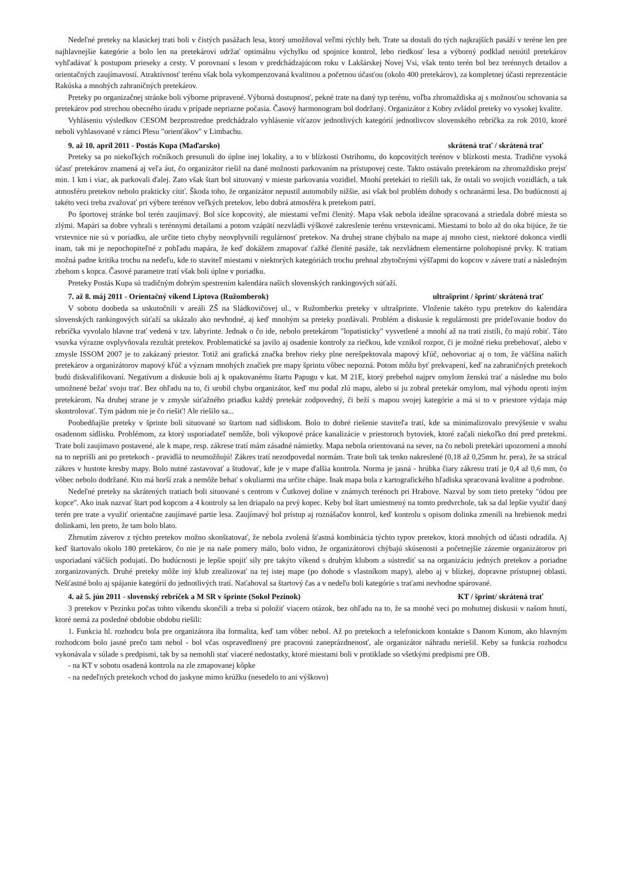Nedeľné preteky na klasickej trati boli v čistých pasážach lesa, ktorý umožňoval veľmi rýchly beh. Trate sa dostali do tých najkrajších pasáží v teréne len pre najhlavnejšie kategórie a bolo len na pretekárovi udržať optimálnu výchylku od spojnice kontrol, lebo riedkosť lesa a výborný podklad nenútil pretekárov vyhľadávať k postupom prieseky a cesty. V porovnaní s lesom v predchádzajúcom roku v Lakšárskej Novej Vsi, však tento terén bol bez terénnych detailov a orientačných zaujímavostí. Atraktívnosť terénu však bola vykompenzovaná kvalitnou a početnou účasťou (okolo 400 pretekárov), za kompletnej účasti reprezentácie Rakúska a mnohých zahraničných pretekárov.
Preteky po organizačnej stránke boli výborne pripravené. Výborná dostupnosť, pekné trate na daný typ terénu, voľba zhromaždiska aj s možnosťou schovania sa pretekárov pod strechou obecného úradu v prípade nepriazne počasia. Časový harmonogram bol dodržaný. Organizátor z Kobry zvládol preteky vo vysokej kvalite.
Vyhláseniu výsledkov CESOM bezprostredne predchádzalo vyhlásenie víťazov jednotlivých kategórií jednotlivcov slovenského rebríčka za rok 2010, ktoré neboli vyhlasované v rámci Plesu "orienťákov" v Limbachu.
9. až 10. apríl 2011 - Postás Kupa (Maďarsko) skrátená trať / skrátená trať
Preteky sa po niekoľkých ročníkoch presunuli do úplne inej lokality, a to v blízkosti Ostrihomu, do kopcovitých terénov v blízkosti mesta. Tradične vysoká účasť pretekárov znamená aj veľa áut, čo organizátor riešil na dané možnosti parkovaním na prístupovej ceste. Takto ostávalo pretekárom na zhromaždisko prejsť min. 1 km i viac, ak parkovali ďalej. Zato však štart bol situovaný v mieste parkovania vozidiel. Mnohí pretekári to riešili tak, že ostali vo svojich vozidlách, a tak atmosféru pretekov nebolo prakticky cítiť. Škoda toho, že organizátor nepustil automobily nižšie, asi však bol problém dohody s ochranármi lesa. Do budúcnosti aj takéto veci treba zvažovať pri výbere terénov veľkých pretekov, lebo dobrá atmosféra k pretekom patrí.
Po športovej stránke bol terén zaujímavý. Bol síce kopcovitý, ale miestami veľmi členitý. Mapa však nebola ideálne spracovaná a striedala dobré miesta so zlými. Mapári sa dobre vyhrali s terénnymi detailami a potom vzápätí nezvládli výškové zakreslenie terénu vrstevnicami. Miestami to bolo až do oka bijúce, že tie vrstevnice nie sú v poriadku, ale určite tieto chyby neovplyvnili regulárnosť pretekov. Na druhej strane chýbalo na mape aj mnoho ciest, niektoré dokonca viedli inam, tak mi je nepochopiteľné z pohľadu mapára, že keď dokážem zmapovať ťažké členité pasáže, tak nezvládnem elementárne polohopisné prvky. K tratiam možná padne kritika trochu na nedeľu, kde to staviteľ miestami v niektorých kategóriách trochu prehnal zbytočnými výšľapmi do kopcov v závere tratí a následným zbehom s kopca. Časové parametre tratí však boli úplne v poriadku.
Preteky Postás Kupa sú tradičným dobrým spestrením kalendára našich slovenských rankingových súťaží.
7. až 8. máj 2011 - Orientačný víkend Liptova (Ružomberok) ultrašprint / šprint/ skrátená trať
V sobotu doobeda sa uskutočnili v areáli ZŠ na Sládkovičovej ul., v Ružomberku preteky v ultrašprinte. Vloženie takéto typu pretekov do kalendára slovenských rankingových súťaží sa ukázalo ako nevhodné, aj keď mnohým sa preteky pozdávali. Problém a diskusie k regulárnosti pre prideľovanie bodov do rebríčka vyvolalo hlavne trať vedená v tzv. labyrinte. Jednak o čo ide, nebolo pretekárom "lopatisticky" vysvetlené a mnohí až na trati zistili, čo majú robiť. Táto vsuvka výrazne ovplyvňovala rezultát pretekov. Problematické sa javilo aj osadenie kontroly za riečkou, kde vznikol rozpor, či je možné rieku prebehovať, alebo v zmysle ISSOM 2007 je to zakázaný priestor. Totiž ani grafická značka brehov rieky plne nerešpektovala mapový kľúč, nehovoriac aj o tom, že väčšina našich pretekárov a organizátorov mapový kľúč a význam mnohých značiek pre mapy šprintu vôbec nepozná. Potom môžu byť prekvapení, keď na zahraničných pretekoch budú diskvalifikovaní. Negatívum a diskusie boli aj k opakovanému štartu Papugu v kat. M 21E, ktorý prebehol najprv omylom ženskú trať a následne mu bolo umožnené bežať svoju trať. Bez ohľadu na to, či urobil chybu organizátor, keď mu podal zlú mapu, alebo si ju zobral pretekár omylom, mal výhodu oproti iným pretekárom. Na druhej strane je v zmysle súťažného priadku každý pretekár zodpovedný, či beží s mapou svojej kategórie a má si to v priestore výdaja máp skontrolovať. Tým pádom nie je čo riešiť! Ale riešilo sa...
Poobedňajšie preteky v šprinte boli situované so štartom nad sídliskom. Bolo to dobré riešenie staviteľa tratí, kde sa minimalizovalo prevýšenie v svahu osadenom sídlisku. Problémom, za ktorý usporiadateľ nemôže, boli výkopové práce kanalizácie v priestoroch bytoviek, ktoré začali niekoľko dní pred pretekmi. Trate boli zaujímavo postavené, ale k mape, resp. zákrese tratí mám zásadné námietky. Mapa nebola orientovaná na sever, na čo neboli pretekári upozornení a mnohí na to neprišli ani po pretekoch - pravidlá to neumožňujú! Zákres tratí nezodpovedal normám. Trate boli tak tenko nakreslené (0,18 až 0,25mm hr. pera), že sa strácal zákres v hustote kresby mapy. Bolo nutné zastavovať a študovať, kde je v mape ďalšia kontrola. Norma je jasná - hrúbka čiary zákresu tratí je 0,4 až 0,6 mm, čo vôbec nebolo dodržané. Kto má horší zrak a nemôže behať s okuliarmi ma určite chápe. Inak mapa bola z kartografického hľadiska spracovaná kvalitne a podrobne.
Nedeľné preteky na skrátených tratiach boli situované s centrom v Čutkovej doline v známych terénoch pri Hrabove. Nazval by som tieto preteky "ódou pre kopce". Ako inak nazvať štart pod kopcom a 4 kontroly sa len driapalo na prvý kopec. Keby bol štart umiestnený na tomto predvrchole, tak sa dal lepšie využiť daný terén pre trate a využiť orientačne zaujímavé partie lesa. Zaujímavý bol prístup aj roznášačov kontrol, keď kontrolu s opisom dolinka zmenili na hrebienok medzi dolinkami, len preto, že tam bolo blato.
Zhrnutím záverov z týchto pretekov možno skonštatovať, že nebola zvolená šťastná kombinácia týchto typov pretekov, ktorá mnohých od účasti odradila. Aj keď štartovalo okolo 180 pretekárov, čo nie je na naše pomery málo, bolo vidno, že organizátorovi chýbajú skúsenosti a početnejšie zázemie organizátorov pri usporiadaní väčších podujatí. Do budúcnosti je lepšie spojiť sily pre takýto víkend s druhým klubom a sústrediť sa na organizáciu jedných pretekov a poriadne zorganizovaných. Druhé preteky môže iný klub zrealizovať na tej istej mape (po dohode s vlastníkom mapy), alebo aj v blízkej, dopravne prístupnej oblasti. Nešťastné bolo aj spájanie kategórií do jednotlivých tratí. Naťahoval sa štartový čas a v nedeľu boli kategórie s traťami nevhodne spárované.
4. až 5. jún 2011 - slovenský rebríček a M SR v šprinte (Sokol Pezinok) KT / šprint/ skrátená trať
3 pretekov v Pezinku počas tohto víkendu skončili a treba si položiť viacero otázok, bez ohľadu na to, že sa mnohé veci po mohutnej diskusii v našom hnutí, ktoré nemá za posledné obdobie obdobu riešili:
1. Funkcia hl. rozhodcu bola pre organizátora iba formalita, keď tam vôbec nebol. Až po pretekoch a telefonickom kontakte s Danom Kunom, ako hlavným rozhodcom bolo jasné prečo tam nebol - bol včas ospravedlnený pre pracovnú zaneprázdnenosť, ale organizátor náhradu neriešil. Keby sa funkcia rozhodcu vykonávala v súlade s predpismi, tak by sa nemohli stať viaceré nedostatky, ktoré miestami boli v protiklade so všetkými predpismi pre OB.
- na KT v sobotu osadená kontrola na zle zmapovanej kôpke
- na nedeľných pretekoch vchod do jaskyne mimo krúžku (nesedelo to ani výškovo)